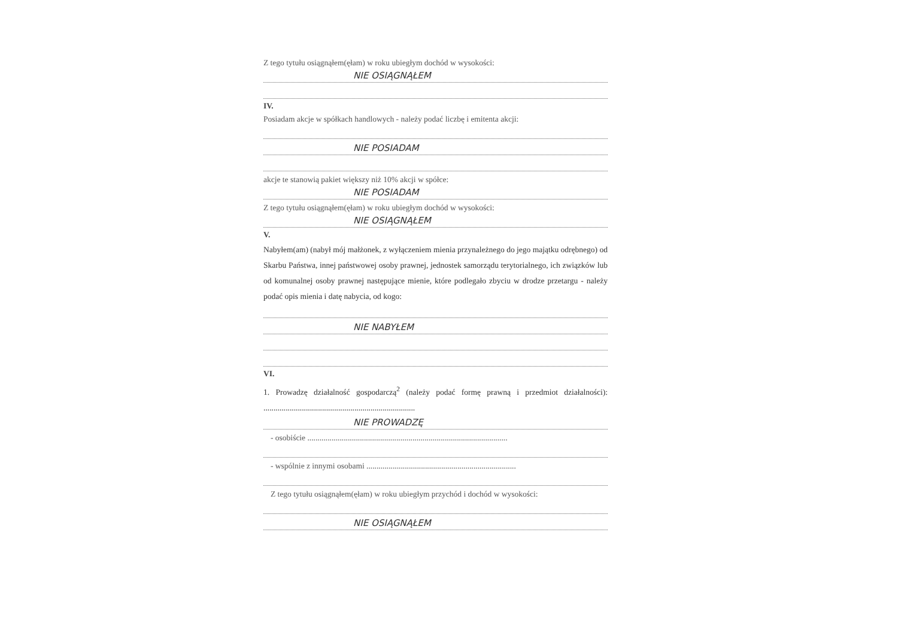Z tego tytułu osiągnąłem(ęłam) w roku ubiegłym dochód w wysokości:
NIE OSIĄGNĄŁEM
IV.
Posiadam akcje w spółkach handlowych - należy podać liczbę i emitenta akcji:
NIE POSIADAM
akcje te stanowią pakiet większy niż 10% akcji w spółce:
NIE POSIADAM
Z tego tytułu osiągnąłem(ęłam) w roku ubiegłym dochód w wysokości:
NIE OSIĄGNĄŁEM
V.
Nabyłem(am) (nabył mój małżonek, z wyłączeniem mienia przynależnego do jego majątku odrębnego) od Skarbu Państwa, innej państwowej osoby prawnej, jednostek samorządu terytorialnego, ich związków lub od komunalnej osoby prawnej następujące mienie, które podlegało zbyciu w drodze przetargu - należy podać opis mienia i datę nabycia, od kogo:
NIE NABYŁEM
VI.
1. Prowadzę działalność gospodarczą<sup>2</sup> (należy podać formę prawną i przedmiot działalności): ...........................................................................
NIE PROWADZĘ
- osobiście ...................................................................................................
- wspólnie z innymi osobami ..........................................................................
Z tego tytułu osiągnąłem(ęłam) w roku ubiegłym przychód i dochód w wysokości:
NIE OSIĄGNĄŁEM